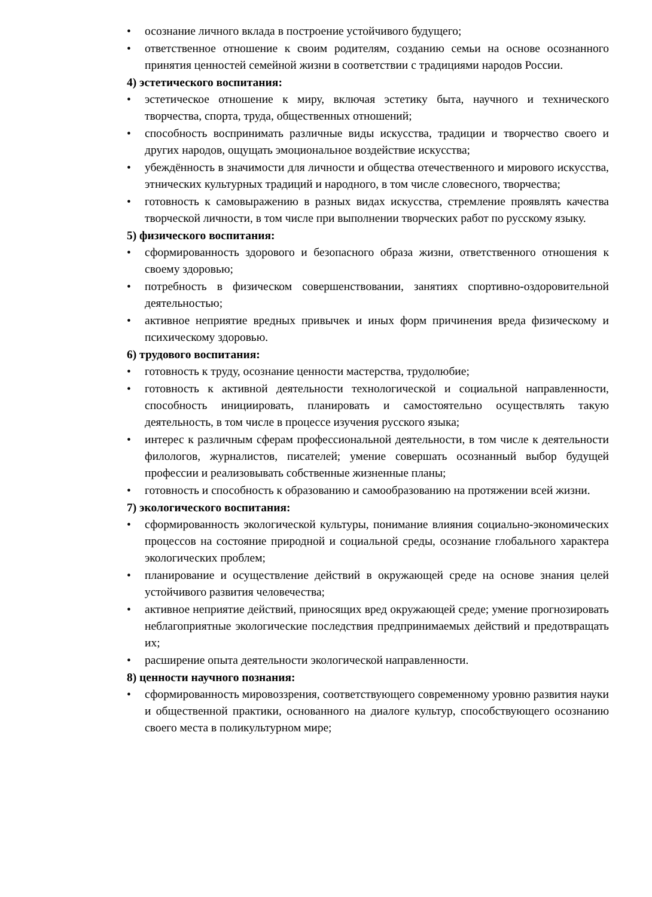• осознание личного вклада в построение устойчивого будущего;
• ответственное отношение к своим родителям, созданию семьи на основе осознанного принятия ценностей семейной жизни в соответствии с традициями народов России.
4) эстетического воспитания:
• эстетическое отношение к миру, включая эстетику быта, научного и технического творчества, спорта, труда, общественных отношений;
• способность воспринимать различные виды искусства, традиции и творчество своего и других народов, ощущать эмоциональное воздействие искусства;
• убеждённость в значимости для личности и общества отечественного и мирового искусства, этнических культурных традиций и народного, в том числе словесного, творчества;
• готовность к самовыражению в разных видах искусства, стремление проявлять качества творческой личности, в том числе при выполнении творческих работ по русскому языку.
5) физического воспитания:
• сформированность здорового и безопасного образа жизни, ответственного отношения к своему здоровью;
• потребность в физическом совершенствовании, занятиях спортивно-оздоровительной деятельностью;
• активное неприятие вредных привычек и иных форм причинения вреда физическому и психическому здоровью.
6) трудового воспитания:
• готовность к труду, осознание ценности мастерства, трудолюбие;
• готовность к активной деятельности технологической и социальной направленности, способность инициировать, планировать и самостоятельно осуществлять такую деятельность, в том числе в процессе изучения русского языка;
• интерес к различным сферам профессиональной деятельности, в том числе к деятельности филологов, журналистов, писателей; умение совершать осознанный выбор будущей профессии и реализовывать собственные жизненные планы;
• готовность и способность к образованию и самообразованию на протяжении всей жизни.
7) экологического воспитания:
• сформированность экологической культуры, понимание влияния социально-экономических процессов на состояние природной и социальной среды, осознание глобального характера экологических проблем;
• планирование и осуществление действий в окружающей среде на основе знания целей устойчивого развития человечества;
• активное неприятие действий, приносящих вред окружающей среде; умение прогнозировать неблагоприятные экологические последствия предпринимаемых действий и предотвращать их;
• расширение опыта деятельности экологической направленности.
8) ценности научного познания:
• сформированность мировоззрения, соответствующего современному уровню развития науки и общественной практики, основанного на диалоге культур, способствующего осознанию своего места в поликультурном мире;